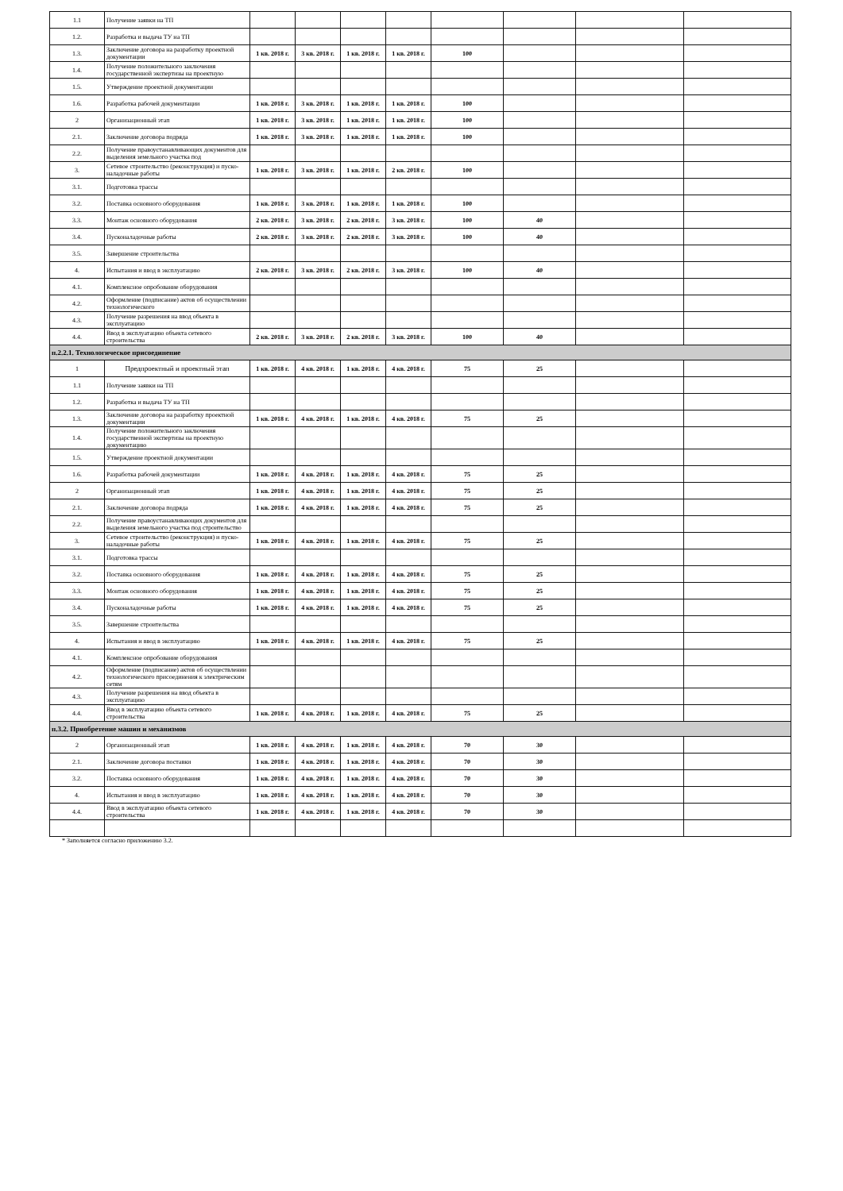| 1.1 | Получение заявки на ТП | | | | | | | | |
| 1.2. | Разработка и выдача ТУ на ТП | | | | | | | | |
| 1.3. | Заключение договора на разработку проектной документации | 1 кв. 2018 г. | 3 кв. 2018 г. | 1 кв. 2018 г. | 1 кв. 2018 г. | 100 | | | |
| 1.4. | Получение положительного заключения государственной экспертизы на проектную | | | | | | | | |
| 1.5. | Утверждение проектной документации | | | | | | | | |
| 1.6. | Разработка рабочей документации | 1 кв. 2018 г. | 3 кв. 2018 г. | 1 кв. 2018 г. | 1 кв. 2018 г. | 100 | | | |
| 2 | Организационный этап | 1 кв. 2018 г. | 3 кв. 2018 г. | 1 кв. 2018 г. | 1 кв. 2018 г. | 100 | | | |
| 2.1. | Заключение договора подряда | 1 кв. 2018 г. | 3 кв. 2018 г. | 1 кв. 2018 г. | 1 кв. 2018 г. | 100 | | | |
| 2.2. | Получение правоустанавливающих документов для выделения земельного участка под | | | | | | | | |
| 3. | Сетевое строительство (реконструкция) и пуско-наладочные работы | 1 кв. 2018 г. | 3 кв. 2018 г. | 1 кв. 2018 г. | 2 кв. 2018 г. | 100 | | | |
| 3.1. | Подготовка трассы | | | | | | | | |
| 3.2. | Поставка основного оборудования | 1 кв. 2018 г. | 3 кв. 2018 г. | 1 кв. 2018 г. | 1 кв. 2018 г. | 100 | | | |
| 3.3. | Монтаж основного оборудования | 2 кв. 2018 г. | 3 кв. 2018 г. | 2 кв. 2018 г. | 3 кв. 2018 г. | 100 | 40 | | |
| 3.4. | Пусконаладочные работы | 2 кв. 2018 г. | 3 кв. 2018 г. | 2 кв. 2018 г. | 3 кв. 2018 г. | 100 | 40 | | |
| 3.5. | Завершение строительства | | | | | | | | |
| 4. | Испытания и ввод в эксплуатацию | 2 кв. 2018 г. | 3 кв. 2018 г. | 2 кв. 2018 г. | 3 кв. 2018 г. | 100 | 40 | | |
| 4.1. | Комплексное опробование оборудования | | | | | | | | |
| 4.2. | Оформление (подписание) актов об осуществлении технологического | | | | | | | | |
| 4.3. | Получение разрешения на ввод объекта в эксплуатацию | | | | | | | | |
| 4.4. | Ввод в эксплуатацию объекта сетевого строительства | 2 кв. 2018 г. | 3 кв. 2018 г. | 2 кв. 2018 г. | 3 кв. 2018 г. | 100 | 40 | | |
| п.2.2.1. Технологическое присоединение | | | | | | | | | |
| 1 | Предпроектный и проектный этап | 1 кв. 2018 г. | 4 кв. 2018 г. | 1 кв. 2018 г. | 4 кв. 2018 г. | 75 | 25 | | |
| 1.1 | Получение заявки на ТП | | | | | | | | |
| 1.2. | Разработка и выдача ТУ на ТП | | | | | | | | |
| 1.3. | Заключение договора на разработку проектной документации | 1 кв. 2018 г. | 4 кв. 2018 г. | 1 кв. 2018 г. | 4 кв. 2018 г. | 75 | 25 | | |
| 1.4. | Получение положительного заключения государственной экспертизы на проектную документацию | | | | | | | | |
| 1.5. | Утверждение проектной документации | | | | | | | | |
| 1.6. | Разработка рабочей документации | 1 кв. 2018 г. | 4 кв. 2018 г. | 1 кв. 2018 г. | 4 кв. 2018 г. | 75 | 25 | | |
| 2 | Организационный этап | 1 кв. 2018 г. | 4 кв. 2018 г. | 1 кв. 2018 г. | 4 кв. 2018 г. | 75 | 25 | | |
| 2.1. | Заключение договора подряда | 1 кв. 2018 г. | 4 кв. 2018 г. | 1 кв. 2018 г. | 4 кв. 2018 г. | 75 | 25 | | |
| 2.2. | Получение правоустанавливающих документов для выделения земельного участка под строительство | | | | | | | | |
| 3. | Сетевое строительство (реконструкция) и пуско-наладочные работы | 1 кв. 2018 г. | 4 кв. 2018 г. | 1 кв. 2018 г. | 4 кв. 2018 г. | 75 | 25 | | |
| 3.1. | Подготовка трассы | | | | | | | | |
| 3.2. | Поставка основного оборудования | 1 кв. 2018 г. | 4 кв. 2018 г. | 1 кв. 2018 г. | 4 кв. 2018 г. | 75 | 25 | | |
| 3.3. | Монтаж основного оборудования | 1 кв. 2018 г. | 4 кв. 2018 г. | 1 кв. 2018 г. | 4 кв. 2018 г. | 75 | 25 | | |
| 3.4. | Пусконаладочные работы | 1 кв. 2018 г. | 4 кв. 2018 г. | 1 кв. 2018 г. | 4 кв. 2018 г. | 75 | 25 | | |
| 3.5. | Завершение строительства | | | | | | | | |
| 4. | Испытания и ввод в эксплуатацию | 1 кв. 2018 г. | 4 кв. 2018 г. | 1 кв. 2018 г. | 4 кв. 2018 г. | 75 | 25 | | |
| 4.1. | Комплексное опробование оборудования | | | | | | | | |
| 4.2. | Оформление (подписание) актов об осуществлении технологического присоединения к электрическим сетям | | | | | | | | |
| 4.3. | Получение разрешения на ввод объекта в эксплуатацию | | | | | | | | |
| 4.4. | Ввод в эксплуатацию объекта сетевого строительства | 1 кв. 2018 г. | 4 кв. 2018 г. | 1 кв. 2018 г. | 4 кв. 2018 г. | 75 | 25 | | |
| п.3.2. Приобретение машин и механизмов | | | | | | | | | |
| 2 | Организационный этап | 1 кв. 2018 г. | 4 кв. 2018 г. | 1 кв. 2018 г. | 4 кв. 2018 г. | 70 | 30 | | |
| 2.1. | Заключение договора поставки | 1 кв. 2018 г. | 4 кв. 2018 г. | 1 кв. 2018 г. | 4 кв. 2018 г. | 70 | 30 | | |
| 3.2. | Поставка основного оборудования | 1 кв. 2018 г. | 4 кв. 2018 г. | 1 кв. 2018 г. | 4 кв. 2018 г. | 70 | 30 | | |
| 4. | Испытания и ввод в эксплуатацию | 1 кв. 2018 г. | 4 кв. 2018 г. | 1 кв. 2018 г. | 4 кв. 2018 г. | 70 | 30 | | |
| 4.4. | Ввод в эксплуатацию объекта сетевого строительства | 1 кв. 2018 г. | 4 кв. 2018 г. | 1 кв. 2018 г. | 4 кв. 2018 г. | 70 | 30 | | |
* Заполняется согласно приложению 3.2.